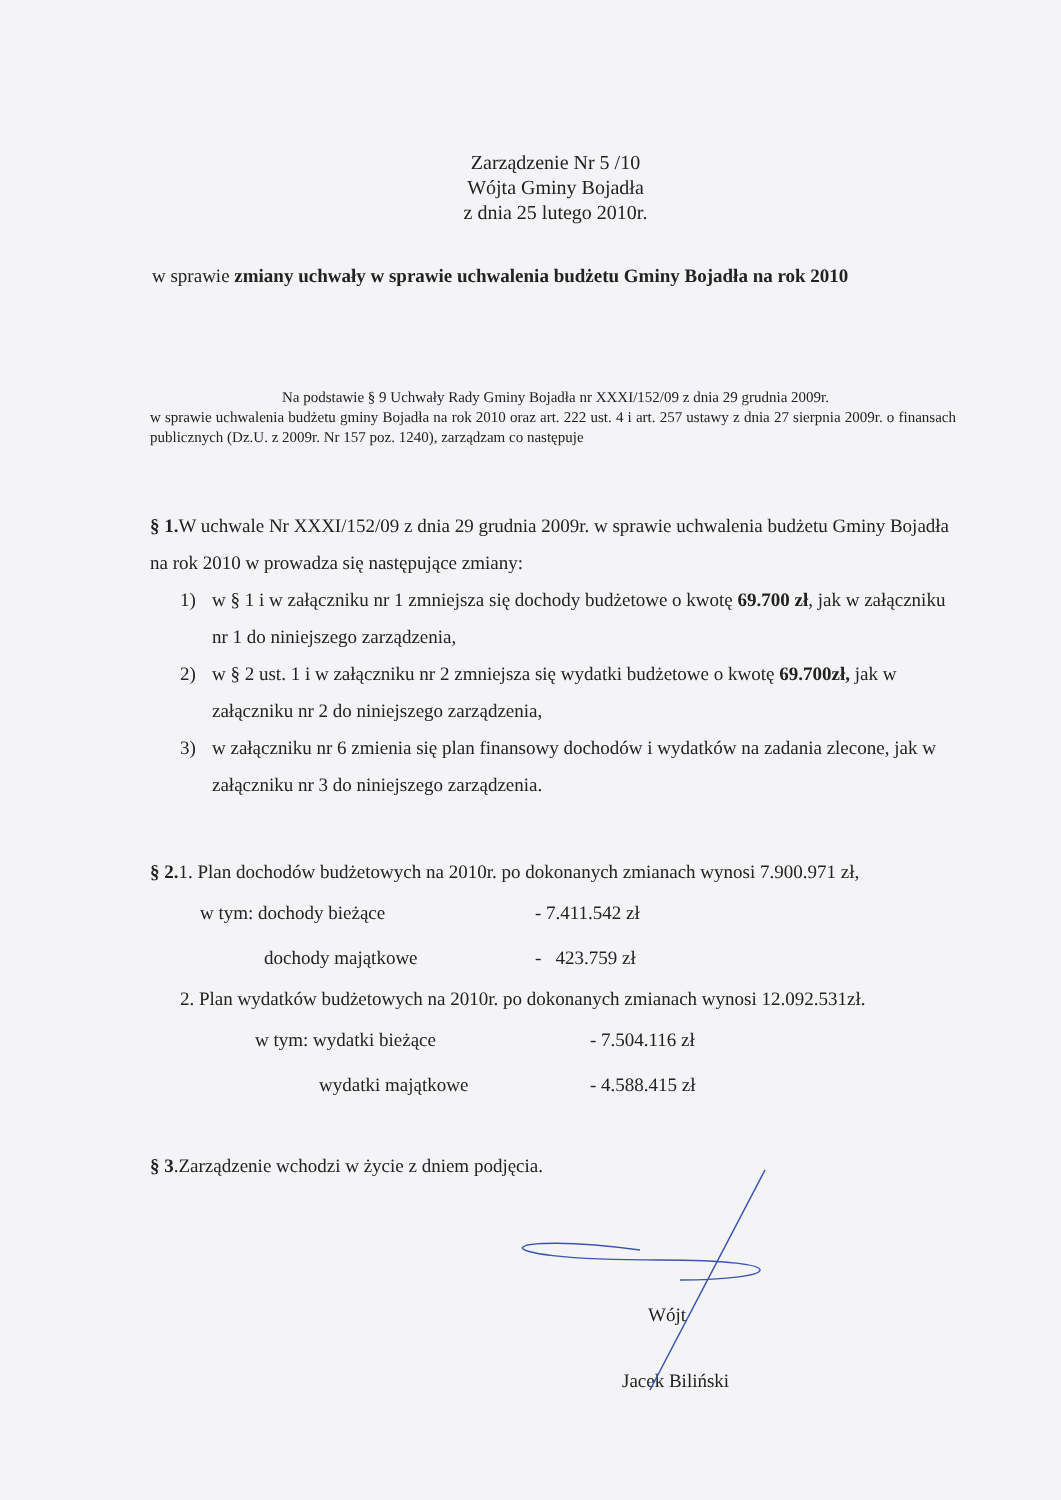Zarządzenie Nr 5 /10
Wójta Gminy Bojadła
z dnia 25 lutego 2010r.
w sprawie zmiany uchwały w sprawie uchwalenia budżetu Gminy Bojadła na rok 2010
Na podstawie § 9 Uchwały Rady Gminy Bojadła nr XXXI/152/09 z dnia 29 grudnia 2009r.
w sprawie uchwalenia budżetu gminy Bojadła na rok 2010 oraz art. 222 ust. 4 i art. 257 ustawy z dnia 27 sierpnia 2009r. o finansach publicznych (Dz.U. z 2009r. Nr 157 poz. 1240), zarządzam co następuje
§ 1. W uchwale Nr XXXI/152/09 z dnia 29 grudnia 2009r. w sprawie uchwalenia budżetu Gminy Bojadła na rok 2010 w prowadza się następujące zmiany:
1) w § 1 i w załączniku nr 1 zmniejsza się dochody budżetowe o kwotę 69.700 zł, jak w załączniku nr 1 do niniejszego zarządzenia,
2) w § 2 ust. 1 i w załączniku nr 2 zmniejsza się wydatki budżetowe o kwotę 69.700zł, jak w załączniku nr 2 do niniejszego zarządzenia,
3) w załączniku nr 6 zmienia się plan finansowy dochodów i wydatków na zadania zlecone, jak w załączniku nr 3 do niniejszego zarządzenia.
§ 2. 1. Plan dochodów budżetowych na 2010r. po dokonanych zmianach wynosi 7.900.971 zł,
| w tym: dochody bieżące | - 7.411.542 zł |
| dochody majątkowe | - 423.759 zł |
2. Plan wydatków budżetowych na 2010r. po dokonanych zmianach wynosi 12.092.531zł.
| w tym: wydatki bieżące | - 7.504.116 zł |
| wydatki majątkowe | - 4.588.415 zł |
§ 3.Zarządzenie wchodzi w życie z dniem podjęcia.
Wójt
Jacek Biliński